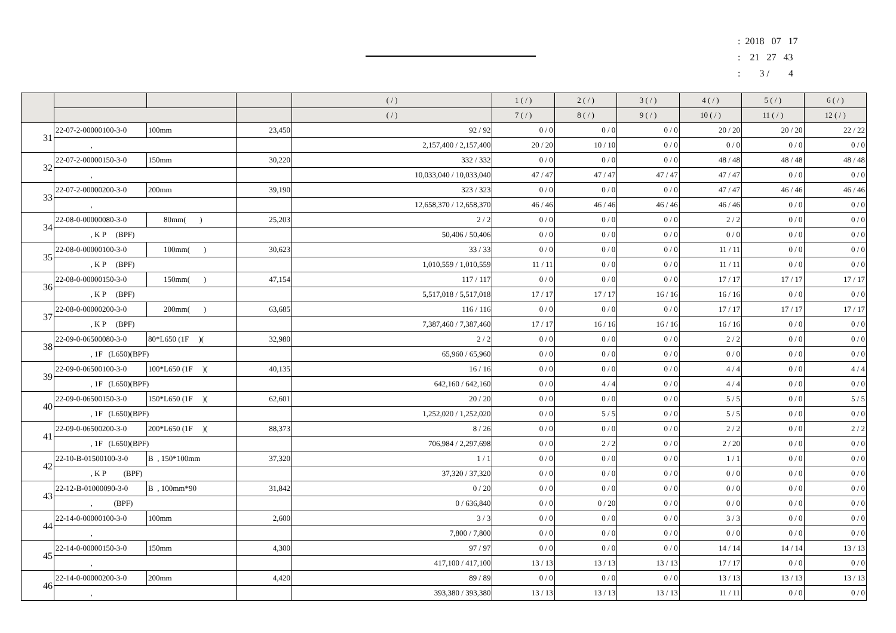: 2018 07 17
: 21 27 43
: 3 / 4
| | | | | ( / ) | 1 ( / ) | 2 ( / ) | 3 ( / ) | 4 ( / ) | 5 ( / ) | 6 ( / ) |
| --- | --- | --- | --- | --- | --- | --- | --- | --- | --- | --- |
| | | | | ( / ) | 7 ( / ) | 8 ( / ) | 9 ( / ) | 10 ( / ) | 11 ( / ) | 12 ( / ) |
| 31 | 22-07-2-00000100-3-0 | 100mm | 23,450 | 92 / 92 | 0 / 0 | 0 / 0 | 0 / 0 | 20 / 20 | 20 / 20 | 22 / 22 |
| | , | | | 2,157,400 / 2,157,400 | 20 / 20 | 10 / 10 | 0 / 0 | 0 / 0 | 0 / 0 | 0 / 0 |
| 32 | 22-07-2-00000150-3-0 | 150mm | 30,220 | 332 / 332 | 0 / 0 | 0 / 0 | 0 / 0 | 48 / 48 | 48 / 48 | 48 / 48 |
| | , | | | 10,033,040 / 10,033,040 | 47 / 47 | 47 / 47 | 47 / 47 | 47 / 47 | 0 / 0 | 0 / 0 |
| 33 | 22-07-2-00000200-3-0 | 200mm | 39,190 | 323 / 323 | 0 / 0 | 0 / 0 | 0 / 0 | 47 / 47 | 46 / 46 | 46 / 46 |
| | , | | | 12,658,370 / 12,658,370 | 46 / 46 | 46 / 46 | 46 / 46 | 46 / 46 | 0 / 0 | 0 / 0 |
| 34 | 22-08-0-00000080-3-0 | 80mm( ) | 25,203 | 2 / 2 | 0 / 0 | 0 / 0 | 0 / 0 | 2 / 2 | 0 / 0 | 0 / 0 |
| | , K P (BPF) | | | 50,406 / 50,406 | 0 / 0 | 0 / 0 | 0 / 0 | 0 / 0 | 0 / 0 | 0 / 0 |
| 35 | 22-08-0-00000100-3-0 | 100mm( ) | 30,623 | 33 / 33 | 0 / 0 | 0 / 0 | 0 / 0 | 11 / 11 | 0 / 0 | 0 / 0 |
| | , K P (BPF) | | | 1,010,559 / 1,010,559 | 11 / 11 | 0 / 0 | 0 / 0 | 11 / 11 | 0 / 0 | 0 / 0 |
| 36 | 22-08-0-00000150-3-0 | 150mm( ) | 47,154 | 117 / 117 | 0 / 0 | 0 / 0 | 0 / 0 | 17 / 17 | 17 / 17 | 17 / 17 |
| | , K P (BPF) | | | 5,517,018 / 5,517,018 | 17 / 17 | 17 / 17 | 16 / 16 | 16 / 16 | 0 / 0 | 0 / 0 |
| 37 | 22-08-0-00000200-3-0 | 200mm( ) | 63,685 | 116 / 116 | 0 / 0 | 0 / 0 | 0 / 0 | 17 / 17 | 17 / 17 | 17 / 17 |
| | , K P (BPF) | | | 7,387,460 / 7,387,460 | 17 / 17 | 16 / 16 | 16 / 16 | 16 / 16 | 0 / 0 | 0 / 0 |
| 38 | 22-09-0-06500080-3-0 | 80*L650 (1F )( | 32,980 | 2 / 2 | 0 / 0 | 0 / 0 | 0 / 0 | 2 / 2 | 0 / 0 | 0 / 0 |
| | , 1F (L650)(BPF) | | | 65,960 / 65,960 | 0 / 0 | 0 / 0 | 0 / 0 | 0 / 0 | 0 / 0 | 0 / 0 |
| 39 | 22-09-0-06500100-3-0 | 100*L650 (1F )( | 40,135 | 16 / 16 | 0 / 0 | 0 / 0 | 0 / 0 | 4 / 4 | 0 / 0 | 4 / 4 |
| | , 1F (L650)(BPF) | | | 642,160 / 642,160 | 0 / 0 | 4 / 4 | 0 / 0 | 4 / 4 | 0 / 0 | 0 / 0 |
| 40 | 22-09-0-06500150-3-0 | 150*L650 (1F )( | 62,601 | 20 / 20 | 0 / 0 | 0 / 0 | 0 / 0 | 5 / 5 | 0 / 0 | 5 / 5 |
| | , 1F (L650)(BPF) | | | 1,252,020 / 1,252,020 | 0 / 0 | 5 / 5 | 0 / 0 | 5 / 5 | 0 / 0 | 0 / 0 |
| 41 | 22-09-0-06500200-3-0 | 200*L650 (1F )( | 88,373 | 8 / 26 | 0 / 0 | 0 / 0 | 0 / 0 | 2 / 2 | 0 / 0 | 2 / 2 |
| | , 1F (L650)(BPF) | | | 706,984 / 2,297,698 | 0 / 0 | 2 / 2 | 0 / 0 | 2 / 20 | 0 / 0 | 0 / 0 |
| 42 | 22-10-B-01500100-3-0 | B , 150*100mm | 37,320 | 1 / 1 | 0 / 0 | 0 / 0 | 0 / 0 | 1 / 1 | 0 / 0 | 0 / 0 |
| | , K P (BPF) | | | 37,320 / 37,320 | 0 / 0 | 0 / 0 | 0 / 0 | 0 / 0 | 0 / 0 | 0 / 0 |
| 43 | 22-12-B-01000090-3-0 | B , 100mm*90 | 31,842 | 0 / 20 | 0 / 0 | 0 / 0 | 0 / 0 | 0 / 0 | 0 / 0 | 0 / 0 |
| | , (BPF) | | | 0 / 636,840 | 0 / 0 | 0 / 20 | 0 / 0 | 0 / 0 | 0 / 0 | 0 / 0 |
| 44 | 22-14-0-00000100-3-0 | 100mm | 2,600 | 3 / 3 | 0 / 0 | 0 / 0 | 0 / 0 | 3 / 3 | 0 / 0 | 0 / 0 |
| | , | | | 7,800 / 7,800 | 0 / 0 | 0 / 0 | 0 / 0 | 0 / 0 | 0 / 0 | 0 / 0 |
| 45 | 22-14-0-00000150-3-0 | 150mm | 4,300 | 97 / 97 | 0 / 0 | 0 / 0 | 0 / 0 | 14 / 14 | 14 / 14 | 13 / 13 |
| | , | | | 417,100 / 417,100 | 13 / 13 | 13 / 13 | 13 / 13 | 17 / 17 | 0 / 0 | 0 / 0 |
| 46 | 22-14-0-00000200-3-0 | 200mm | 4,420 | 89 / 89 | 0 / 0 | 0 / 0 | 0 / 0 | 13 / 13 | 13 / 13 | 13 / 13 |
| | , | | | 393,380 / 393,380 | 13 / 13 | 13 / 13 | 13 / 13 | 11 / 11 | 0 / 0 | 0 / 0 |